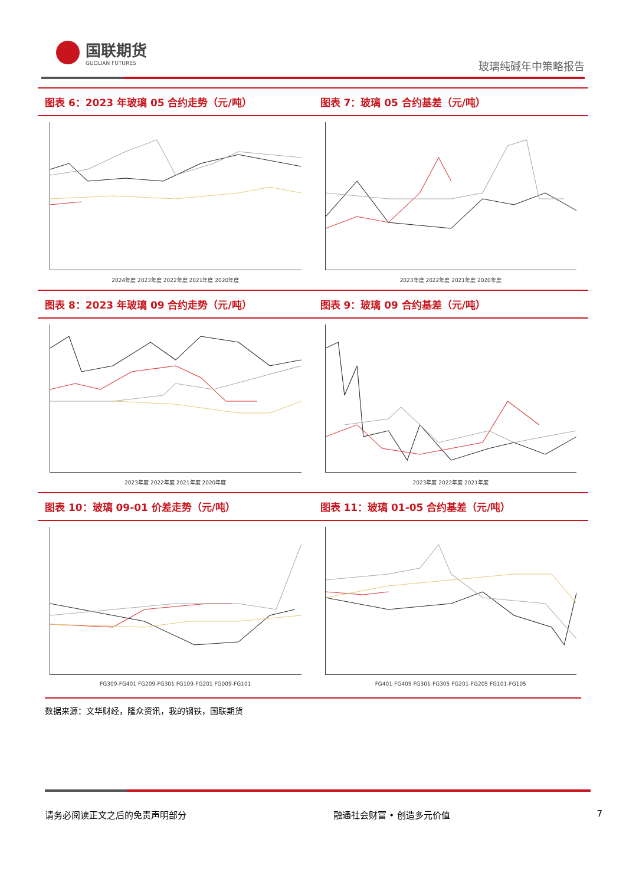国联期货
GUOLIAN FUTURES
玻璃纯碱年中策略报告
图表 6：2023 年玻璃 05 合约走势（元/吨）
2024年度 2023年度 2022年度 2021年度 2020年度
图表 7：玻璃 05 合约基差（元/吨）
2023年度 2022年度 2021年度 2020年度
图表 8：2023 年玻璃 09 合约走势（元/吨）
2023年度 2022年度 2021年度 2020年度
图表 9：玻璃 09 合约基差（元/吨）
2023年度 2022年度 2021年度
图表 10：玻璃 09-01 价差走势（元/吨）
FG309-FG401 FG209-FG301 FG109-FG201 FG009-FG101
图表 11：玻璃 01-05 合约基差（元/吨）
FG401-FG405 FG301-FG305 FG201-FG205 FG101-FG105
数据来源：文华财经，隆众资讯，我的钢铁，国联期货
请务必阅读正文之后的免责声明部分 融通社会财富 • 创造多元价值 7